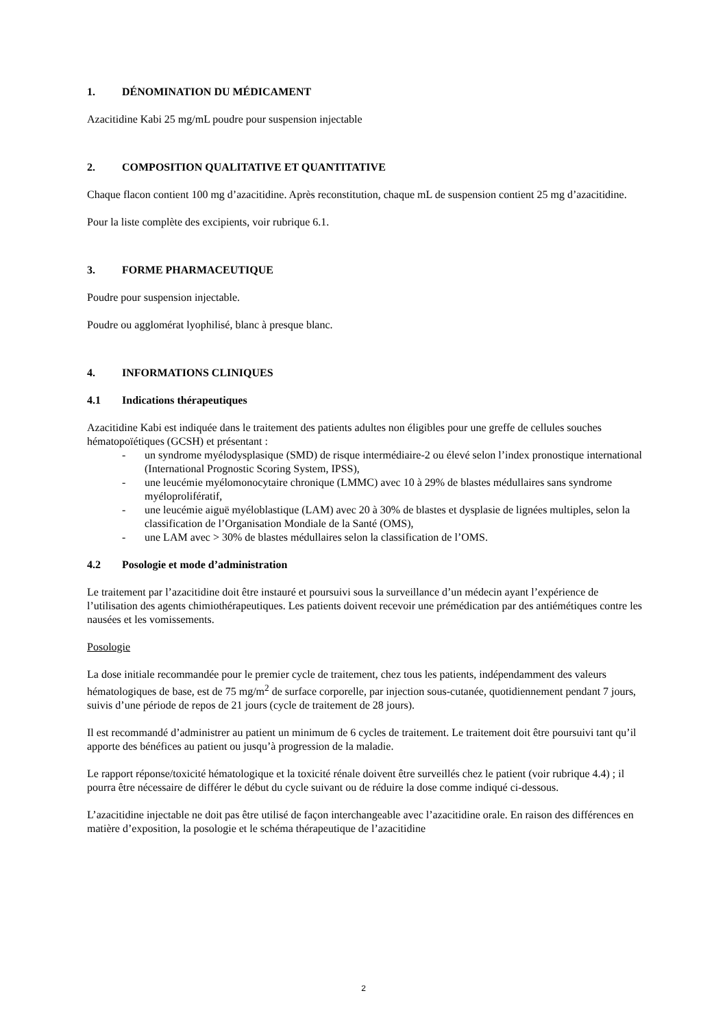1. DÉNOMINATION DU MÉDICAMENT
Azacitidine Kabi 25 mg/mL poudre pour suspension injectable
2. COMPOSITION QUALITATIVE ET QUANTITATIVE
Chaque flacon contient 100 mg d’azacitidine. Après reconstitution, chaque mL de suspension contient 25 mg d’azacitidine.
Pour la liste complète des excipients, voir rubrique 6.1.
3. FORME PHARMACEUTIQUE
Poudre pour suspension injectable.
Poudre ou agglomérat lyophilisé, blanc à presque blanc.
4. INFORMATIONS CLINIQUES
4.1 Indications thérapeutiques
Azacitidine Kabi est indiquée dans le traitement des patients adultes non éligibles pour une greffe de cellules souches hématopoïétiques (GCSH) et présentant :
- un syndrome myélodysplasique (SMD) de risque intermédiaire-2 ou élevé selon l’index pronostique international (International Prognostic Scoring System, IPSS),
- une leucémie myélomonocytaire chronique (LMMC) avec 10 à 29% de blastes médullaires sans syndrome myéloprolifératif,
- une leucémie aiguë myéloblastique (LAM) avec 20 à 30% de blastes et dysplasie de lignées multiples, selon la classification de l’Organisation Mondiale de la Santé (OMS),
- une LAM avec > 30% de blastes médullaires selon la classification de l’OMS.
4.2 Posologie et mode d’administration
Le traitement par l’azacitidine doit être instauré et poursuivi sous la surveillance d’un médecin ayant l’expérience de l’utilisation des agents chimiothérapeutiques. Les patients doivent recevoir une prémédication par des antiémétiques contre les nausées et les vomissements.
Posologie
La dose initiale recommandée pour le premier cycle de traitement, chez tous les patients, indépendamment des valeurs hématologiques de base, est de 75 mg/m<sup>2</sup> de surface corporelle, par injection sous-cutanée, quotidiennement pendant 7 jours, suivis d’une période de repos de 21 jours (cycle de traitement de 28 jours).
Il est recommandé d’administrer au patient un minimum de 6 cycles de traitement. Le traitement doit être poursuivi tant qu’il apporte des bénéfices au patient ou jusqu’à progression de la maladie.
Le rapport réponse/toxicité hématologique et la toxicité rénale doivent être surveillés chez le patient (voir rubrique 4.4) ; il pourra être nécessaire de différer le début du cycle suivant ou de réduire la dose comme indiqué ci-dessous.
L’azacitidine injectable ne doit pas être utilisé de façon interchangeable avec l’azacitidine orale. En raison des différences en matière d’exposition, la posologie et le schéma thérapeutique de l’azacitidine
2